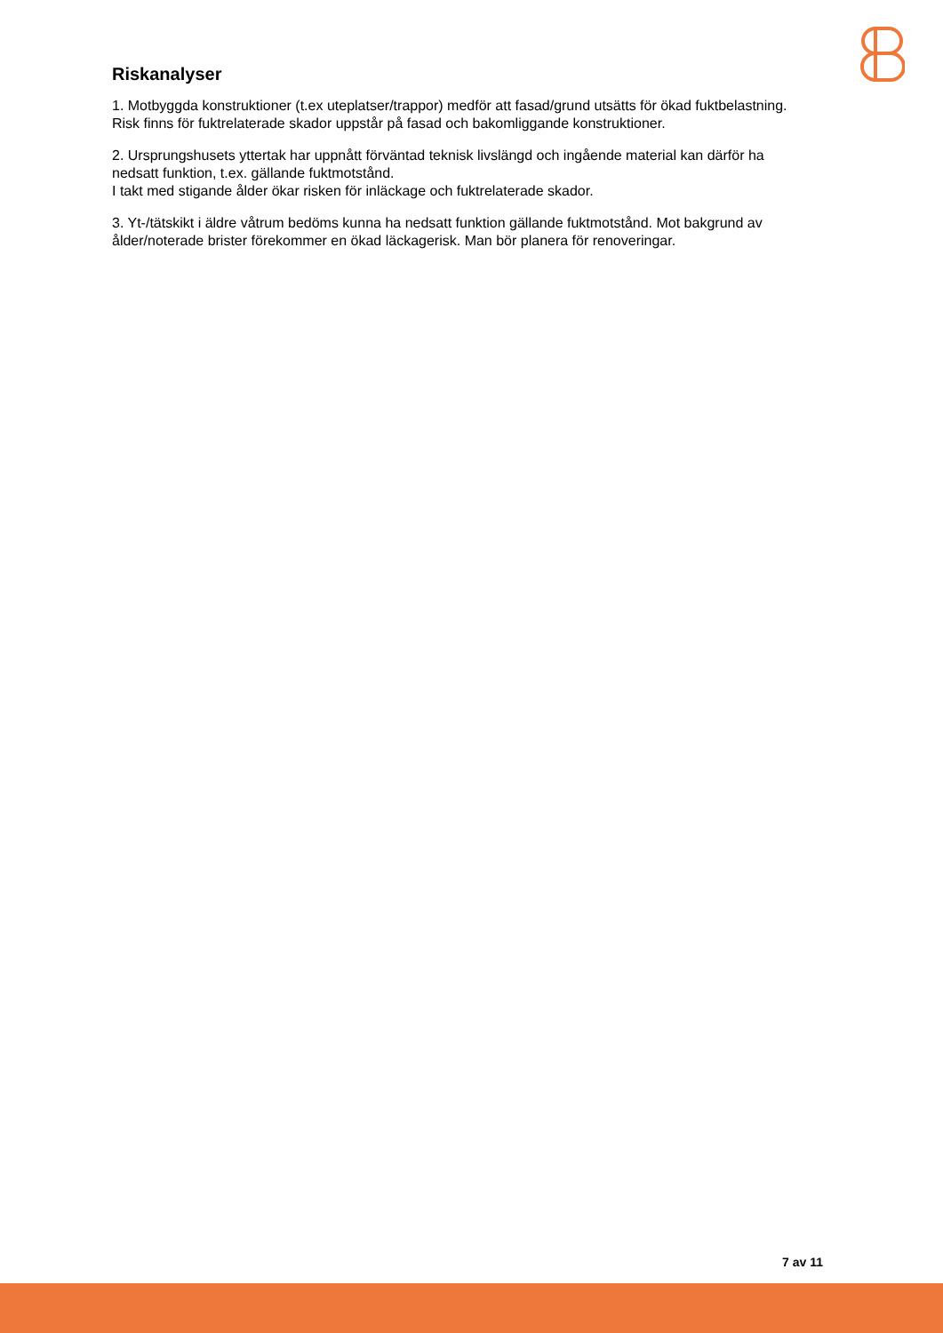Riskanalyser
1. Motbyggda konstruktioner (t.ex uteplatser/trappor) medför att fasad/grund utsätts för ökad fuktbelastning. Risk finns för fuktrelaterade skador uppstår på fasad och bakomliggande konstruktioner.
2. Ursprungshusets yttertak har uppnått förväntad teknisk livslängd och ingående material kan därför ha nedsatt funktion, t.ex. gällande fuktmotstånd.
I takt med stigande ålder ökar risken för inläckage och fuktrelaterade skador.
3. Yt-/tätskikt i äldre våtrum bedöms kunna ha nedsatt funktion gällande fuktmotstånd. Mot bakgrund av ålder/noterade brister förekommer en ökad läckagerisk. Man bör planera för renoveringar.
7 av 11